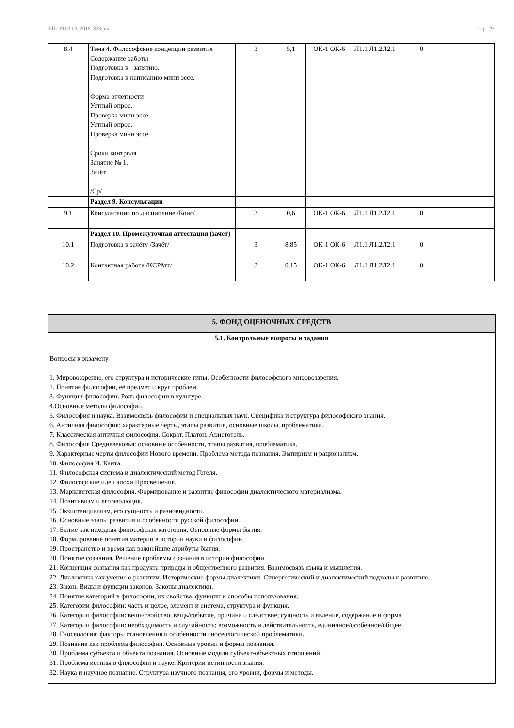УП: 09.03.03_2018_828.plx стр. 29
| 8.4 | Тема 4. Философские концепции развития Содержание работы Подготовка к занятию. Подготовка к написанию мини эссе. Форма отчетности Устный опрос. Проверка мини эссе Устный опрос. Проверка мини эссе Сроки контроля Занятие № 1. Зачёт /Ср/ | 3 | 5,1 | ОК-1 ОК-6 | Л1.1 Л1.2Л2.1 | 0 | |
| | Раздел 9. Консультации | | | | | | |
| 9.1 | Консультация по дисциплине /Конс/ | 3 | 0,6 | ОК-1 ОК-6 | Л1.1 Л1.2Л2.1 | 0 | |
| | Раздел 10. Промежуточная аттестация (зачёт) | | | | | | |
| 10.1 | Подготовка к зачёту /Зачёт/ | 3 | 8,85 | ОК-1 ОК-6 | Л1.1 Л1.2Л2.1 | 0 | |
| 10.2 | Контактная работа /КСРАтт/ | 3 | 0,15 | ОК-1 ОК-6 | Л1.1 Л1.2Л2.1 | 0 | |
5. ФОНД ОЦЕНОЧНЫХ СРЕДСТВ
5.1. Контрольные вопросы и задания
Вопросы к экзамену
1. Мировоззрение, его структура и исторические типы. Особенности философского мировоззрения.
2. Понятие философии, её предмет и круг проблем.
3. Функции философии. Роль философии в культуре.
4.Основные методы философии.
5. Философия и наука. Взаимосвязь философии и специальных наук. Специфика и структура философского знания.
6. Античная философия: характерные черты, этапы развития, основные школы, проблематика.
7. Классическая античная философия. Сократ. Платон. Аристотель.
8. Философия Средневековья: основные особенности, этапы развития, проблематика.
9. Характерные черты философии Нового времени. Проблема метода познания. Эмпиризм и рационализм.
10. Философия И. Канта.
11. Философская система и диалектический метод Гегеля.
12. Философские идеи эпохи Просвещения.
13. Марксистская философия. Формирование и развитие философии диалектического материализма.
14. Позитивизм и его эволюция.
15. Экзистенциализм, его сущность и разновидности.
16. Основные этапы развития и особенности русской философии.
17. Бытие как исходная философская категория. Основные формы бытия.
18. Формирование понятия материи в истории науки и философии.
19. Пространство и время как важнейшие атрибуты бытия.
20. Понятие сознания. Решение проблемы сознания в истории философии.
21. Концепция сознания как продукта природы и общественного развития. Взаимосвязь языка и мышления.
22. Диалектика как учение о развитии. Исторические формы диалектики. Синергетический и диалектический подходы к развитию.
23. Закон. Виды и функции законов. Законы диалектики.
24. Понятие категорий в философии, их свойства, функции и способы использования.
25. Категории философии: часть и целое, элемент и система, структура и функция.
26. Категории философии: вещь/свойство, вещь/событие, причина и следствие; сущность и явление, содержание и форма.
27. Категории философии: необходимость и случайность; возможность и действительность, единичное/особенное/общее.
28. Гносеология: факторы становления и особенности гносеологической проблематики.
29. Познание как проблема философии. Основные уровни и формы познания.
30. Проблема субъекта и объекта познания. Основные модели субъект-объектных отношений.
31. Проблема истины в философии и науке. Критерии истинности знания.
32. Наука и научное познание. Структура научного познания, его уровни, формы и методы.